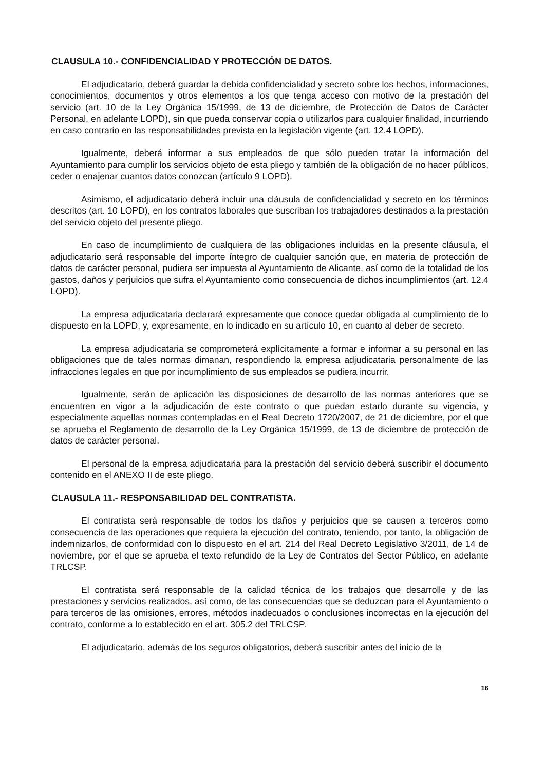CLAUSULA 10.- CONFIDENCIALIDAD Y PROTECCIÓN DE DATOS.
El adjudicatario, deberá guardar la debida confidencialidad y secreto sobre los hechos, informaciones, conocimientos, documentos y otros elementos a los que tenga acceso con motivo de la prestación del servicio (art. 10 de la Ley Orgánica 15/1999, de 13 de diciembre, de Protección de Datos de Carácter Personal, en adelante LOPD), sin que pueda conservar copia o utilizarlos para cualquier finalidad, incurriendo en caso contrario en las responsabilidades prevista en la legislación vigente (art. 12.4 LOPD).
Igualmente, deberá informar a sus empleados de que sólo pueden tratar la información del Ayuntamiento para cumplir los servicios objeto de esta pliego y también de la obligación de no hacer públicos, ceder o enajenar cuantos datos conozcan (artículo 9 LOPD).
Asimismo, el adjudicatario deberá incluir una cláusula de confidencialidad y secreto en los términos descritos (art. 10 LOPD), en los contratos laborales que suscriban los trabajadores destinados a la prestación del servicio objeto del presente pliego.
En caso de incumplimiento de cualquiera de las obligaciones incluidas en la presente cláusula, el adjudicatario será responsable del importe íntegro de cualquier sanción que, en materia de protección de datos de carácter personal, pudiera ser impuesta al Ayuntamiento de Alicante, así como de la totalidad de los gastos, daños y perjuicios que sufra el Ayuntamiento como consecuencia de dichos incumplimientos (art. 12.4 LOPD).
La empresa adjudicataria declarará expresamente que conoce quedar obligada al cumplimiento de lo dispuesto en la LOPD, y, expresamente, en lo indicado en su artículo 10, en cuanto al deber de secreto.
La empresa adjudicataria se comprometerá explícitamente a formar e informar a su personal en las obligaciones que de tales normas dimanan, respondiendo la empresa adjudicataria personalmente de las infracciones legales en que por incumplimiento de sus empleados se pudiera incurrir.
Igualmente, serán de aplicación las disposiciones de desarrollo de las normas anteriores que se encuentren en vigor a la adjudicación de este contrato o que puedan estarlo durante su vigencia, y especialmente aquellas normas contempladas en el Real Decreto 1720/2007, de 21 de diciembre, por el que se aprueba el Reglamento de desarrollo de la Ley Orgánica 15/1999, de 13 de diciembre de protección de datos de carácter personal.
El personal de la empresa adjudicataria para la prestación del servicio deberá suscribir el documento contenido en el ANEXO II de este pliego.
CLAUSULA 11.- RESPONSABILIDAD DEL CONTRATISTA.
El contratista será responsable de todos los daños y perjuicios que se causen a terceros como consecuencia de las operaciones que requiera la ejecución del contrato, teniendo, por tanto, la obligación de indemnizarlos, de conformidad con lo dispuesto en el art. 214 del Real Decreto Legislativo 3/2011, de 14 de noviembre, por el que se aprueba el texto refundido de la Ley de Contratos del Sector Público, en adelante TRLCSP.
El contratista será responsable de la calidad técnica de los trabajos que desarrolle y de las prestaciones y servicios realizados, así como, de las consecuencias que se deduzcan para el Ayuntamiento o para terceros de las omisiones, errores, métodos inadecuados o conclusiones incorrectas en la ejecución del contrato, conforme a lo establecido en el art. 305.2 del TRLCSP.
El adjudicatario, además de los seguros obligatorios, deberá suscribir antes del inicio de la
16